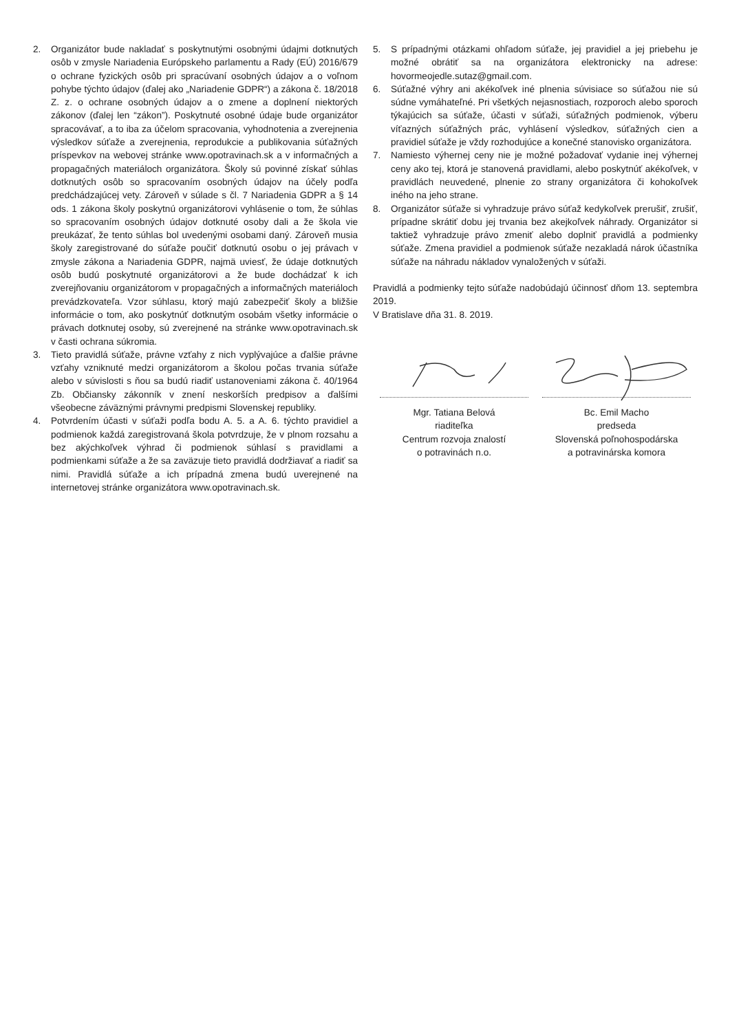2. Organizátor bude nakladať s poskytnutými osobnými údajmi dotknutých osôb v zmysle Nariadenia Európskeho parlamentu a Rady (EÚ) 2016/679 o ochrane fyzických osôb pri spracúvaní osobných údajov a o voľnom pohybe týchto údajov (ďalej ako „Nariadenie GDPR“) a zákona č. 18/2018 Z. z. o ochrane osobných údajov a o zmene a doplnení niektorých zákonov (ďalej len “zákon”). Poskytnuté osobné údaje bude organizátor spracovávať, a to iba za účelom spracovania, vyhodnotenia a zverejnenia výsledkov súťaže a zverejnenia, reprodukcie a publikovania súťažných príspevkov na webovej stránke www.opotravinach.sk a v informačných a propagačných materiáloch organizátora. Školy sú povinné získať súhlas dotknutých osôb so spracovaním osobných údajov na účely podľa predchádzajúcej vety. Zároveň v súlade s čl. 7 Nariadenia GDPR a § 14 ods. 1 zákona školy poskytnú organizátorovi vyhlásenie o tom, že súhlas so spracovaním osobných údajov dotknuté osoby dali a že škola vie preukázať, že tento súhlas bol uvedenými osobami daný. Zároveň musia školy zaregistrované do súťaže poučiť dotknutú osobu o jej právach v zmysle zákona a Nariadenia GDPR, najmä uviesť, že údaje dotknutých osôb budú poskytnuté organizátorovi a že bude dochádzať k ich zverejňovaniu organizátorom v propagačných a informačných materiáloch prevádzkovateľa. Vzor súhlasu, ktorý majú zabezpečiť školy a bližšie informácie o tom, ako poskytnúť dotknutým osobám všetky informácie o právach dotknutej osoby, sú zverejnené na stránke www.opotravinach.sk v časti ochrana súkromia.
3. Tieto pravidlá súťaže, právne vzťahy z nich vyplývajúce a ďalšie právne vzťahy vzniknuté medzi organizátorom a školou počas trvania súťaže alebo v súvislosti s ňou sa budú riadiť ustanoveniami zákona č. 40/1964 Zb. Občiansky zákonník v znení neskorších predpisov a ďalšími všeobecne záväznými právnymi predpismi Slovenskej republiky.
4. Potvrdením účasti v súťaži podľa bodu A. 5. a A. 6. týchto pravidiel a podmienok každá zaregistrovaná škola potvrdzuje, že v plnom rozsahu a bez akýchkoľvek výhrad či podmienok súhlasí s pravidlami a podmienkami súťaže a že sa zaväzuje tieto pravidlá dodržiavať a riadiť sa nimi. Pravidlá súťaže a ich prípadná zmena budú uverejnené na internetovej stránke organizátora www.opotravinach.sk.
5. S prípadnými otázkami ohľadom súťaže, jej pravidiel a jej priebehu je možné obrátiť sa na organizátora elektronicky na adrese: hovormeojedle.sutaz@gmail.com.
6. Súťažné výhry ani akékoľvek iné plnenia súvisiace so súťažou nie sú súdne vymáhateľné. Pri všetkých nejasnostiach, rozporoch alebo sporoch týkajúcich sa súťaže, účasti v súťaži, súťažných podmienok, výberu víťazných súťažných prác, vyhlásení výsledkov, súťažných cien a pravidiel súťaže je vždy rozhodujúce a konečné stanovisko organizátora.
7. Namiesto výhernej ceny nie je možné požadovať vydanie inej výhernej ceny ako tej, ktorá je stanovená pravidlami, alebo poskytnúť akékoľvek, v pravidlách neuvedené, plnenie zo strany organizátora či kohokoľvek iného na jeho strane.
8. Organizátor súťaže si vyhradzuje právo súťaž kedykoľvek prerušiť, zrušiť, prípadne skrátiť dobu jej trvania bez akejkoľvek náhrady. Organizátor si taktiež vyhradzuje právo zmeniť alebo doplniť pravidlá a podmienky súťaže. Zmena pravidiel a podmienok súťaže nezakladá nárok účastníka súťaže na náhradu nákladov vynaložených v súťaži.
Pravidlá a podmienky tejto súťaže nadobúdajú účinnosť dňom 13. septembra 2019.
V Bratislave dňa 31. 8. 2019.
Mgr. Tatiana Belová
riaditeľka
Centrum rozvoja znalostí
o potravinách n.o.
Bc. Emil Macho
predseda
Slovenská poľnohospodárska
a potravinárska komora